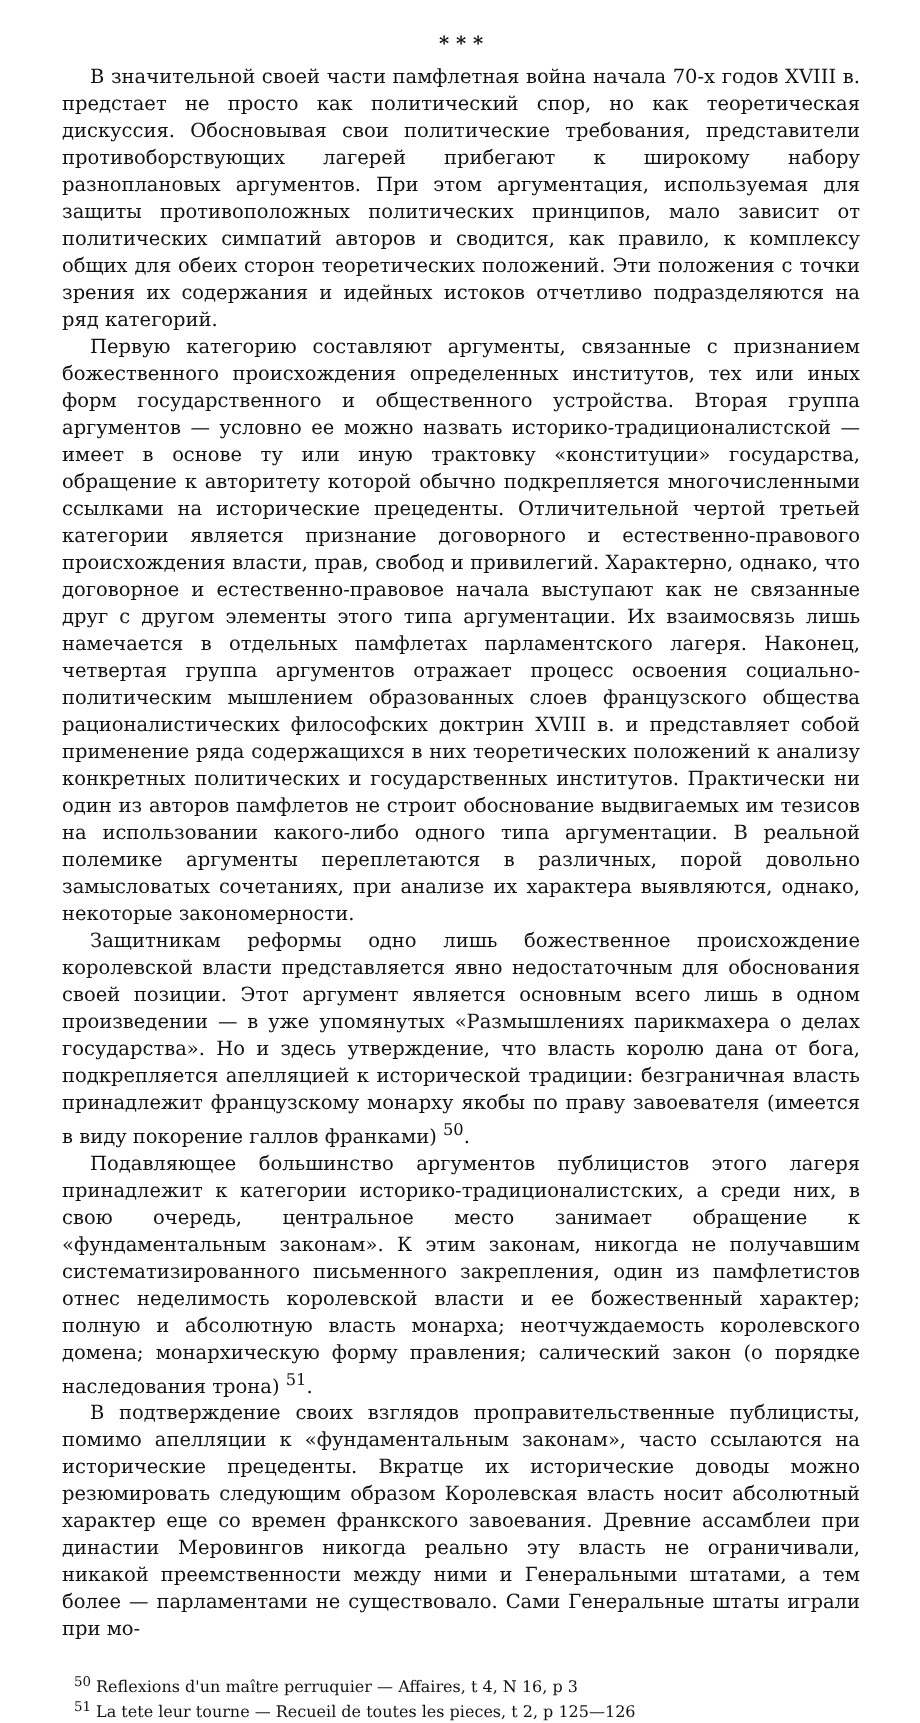* * *
В значительной своей части памфлетная война начала 70-х годов XVIII в. предстает не просто как политический спор, но как теоретическая дискуссия. Обосновывая свои политические требования, представители противоборствующих лагерей прибегают к широкому набору разноплановых аргументов. При этом аргументация, используемая для защиты противоположных политических принципов, мало зависит от политических симпатий авторов и сводится, как правило, к комплексу общих для обеих сторон теоретических положений. Эти положения с точки зрения их содержания и идейных истоков отчетливо подразделяются на ряд категорий.
Первую категорию составляют аргументы, связанные с признанием божественного происхождения определенных институтов, тех или иных форм государственного и общественного устройства. Вторая группа аргументов — условно ее можно назвать историко-традиционалистской — имеет в основе ту или иную трактовку «конституции» государства, обращение к авторитету которой обычно подкрепляется многочисленными ссылками на исторические прецеденты. Отличительной чертой третьей категории является признание договорного и естественно-правового происхождения власти, прав, свобод и привилегий. Характерно, однако, что договорное и естественно-правовое начала выступают как не связанные друг с другом элементы этого типа аргументации. Их взаимосвязь лишь намечается в отдельных памфлетах парламентского лагеря. Наконец, четвертая группа аргументов отражает процесс освоения социально-политическим мышлением образованных слоев французского общества рационалистических философских доктрин XVIII в. и представляет собой применение ряда содержащихся в них теоретических положений к анализу конкретных политических и государственных институтов. Практически ни один из авторов памфлетов не строит обоснование выдвигаемых им тезисов на использовании какого-либо одного типа аргументации. В реальной полемике аргументы переплетаются в различных, порой довольно замысловатых сочетаниях, при анализе их характера выявляются, однако, некоторые закономерности.
Защитникам реформы одно лишь божественное происхождение королевской власти представляется явно недостаточным для обоснования своей позиции. Этот аргумент является основным всего лишь в одном произведении — в уже упомянутых «Размышлениях парикмахера о делах государства». Но и здесь утверждение, что власть королю дана от бога, подкрепляется апелляцией к исторической традиции: безграничная власть принадлежит французскому монарху якобы по праву завоевателя (имеется в виду покорение галлов франками) <sup>50</sup>.
Подавляющее большинство аргументов публицистов этого лагеря принадлежит к категории историко-традиционалистских, а среди них, в свою очередь, центральное место занимает обращение к «фундаментальным законам». К этим законам, никогда не получавшим систематизированного письменного закрепления, один из памфлетистов отнес неделимость королевской власти и ее божественный характер; полную и абсолютную власть монарха; неотчуждаемость королевского домена; монархическую форму правления; салический закон (о порядке наследования трона) <sup>51</sup>.
В подтверждение своих взглядов проправительственные публицисты, помимо апелляции к «фундаментальным законам», часто ссылаются на исторические прецеденты. Вкратце их исторические доводы можно резюмировать следующим образом Королевская власть носит абсолютный характер еще со времен франкского завоевания. Древние ассамблеи при династии Меровингов никогда реально эту власть не ограничивали, никакой преемственности между ними и Генеральными штатами, а тем более — парламентами не существовало. Сами Генеральные штаты играли при мо-
<sup>50</sup> Reflexions d'un maître perruquier — Affaires, t 4, N 16, p 3
<sup>51</sup> La tete leur tourne — Recueil de toutes les pieces, t 2, p 125—126